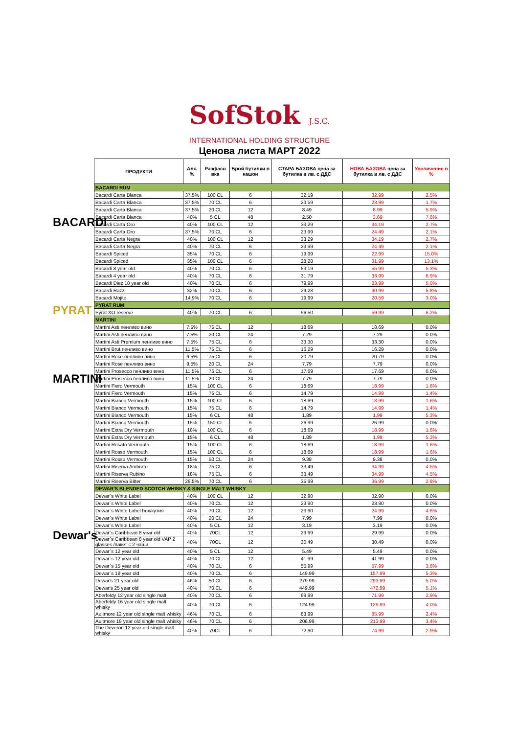SofStok J.S.C.
INTERNATIONAL HOLDING STRUCTURE
Ценова листа МАРТ 2022
BACARDI
PYRAT
MARTINI
Dewar's
| ПРОДУКТИ | Алк. % | Разфасо вка | Брой бутилки в кашон | СТАРА БАЗОВА цена за бутилка в лв. с ДДС | НОВА БАЗОВА цена за бутилка в лв. с ДДС | Увеличение в % |
| --- | --- | --- | --- | --- | --- | --- |
| BACARDI RUM | | | | | | |
| Bacardi Carta Blanca | 37.5% | 100 CL | 6 | 32.19 | 32.99 | 2.5% |
| Bacardi Carta Blanca | 37.5% | 70 CL | 6 | 23.59 | 23.99 | 1.7% |
| Bacardi Carta Blanca | 37.5% | 20 CL | 12 | 8.49 | 8.99 | 5.9% |
| Bacardi Carta Blanca | 40% | 5 CL | 48 | 2.50 | 2.69 | 7.6% |
| Bacardi Carta Oro | 40% | 100 CL | 12 | 33.29 | 34.19 | 2.7% |
| Bacardi Carta Oro | 37.5% | 70 CL | 6 | 23.99 | 24.49 | 2.1% |
| Bacardi Carta Negra | 40% | 100 CL | 12 | 33.29 | 34.19 | 2.7% |
| Bacardi Carta Negra | 40% | 70 CL | 6 | 23.99 | 24.49 | 2.1% |
| Bacardi Spiced | 35% | 70 CL | 6 | 19.99 | 22.99 | 15.0% |
| Bacardi Spiced | 35% | 100 CL | 6 | 28.28 | 31.99 | 13.1% |
| Bacardi 8 year old | 40% | 70 CL | 6 | 53.19 | 55.99 | 5.3% |
| Bacardi 4 year old | 40% | 70 CL | 6 | 31.79 | 33.99 | 6.9% |
| Bacardi Diez 10 year old | 40% | 70 CL | 6 | 79.99 | 83.99 | 5.0% |
| Bacardi Razz | 32% | 70 CL | 6 | 29.28 | 30.99 | 5.8% |
| Bacardi Mojito | 14.9% | 70 CL | 6 | 19.99 | 20.59 | 3.0% |
| PYRAT RUM | | | | | | |
| Pyrat XO reserve | 40% | 70 CL | 6 | 56.50 | 59.99 | 6.2% |
| MARTINI | | | | | | |
| Martini Asti пенливо вино | 7.5% | 75 CL | 12 | 18.69 | 18.69 | 0.0% |
| Martini Asti пенливо вино | 7.5% | 20 CL | 24 | 7.29 | 7.29 | 0.0% |
| Martini Asti Premium пенливо вино | 7.5% | 75 CL | 6 | 33.30 | 33.30 | 0.0% |
| Martini Brut пенливо вино | 11.5% | 75 CL | 6 | 16.29 | 16.29 | 0.0% |
| Martini Rose пенливо вино | 9.5% | 75 CL | 6 | 20.79 | 20.79 | 0.0% |
| Martini Rose пенливо вино | 9.5% | 20 CL | 24 | 7.79 | 7.79 | 0.0% |
| Martini Prosecco пенливо вино | 11.5% | 75 CL | 6 | 17.69 | 17.69 | 0.0% |
| Martini Prosecco пенливо вино | 11.5% | 20 CL | 24 | 7.79 | 7.79 | 0.0% |
| Martini Fiero Vermouth | 15% | 100 CL | 6 | 18.69 | 18.99 | 1.6% |
| Martini Fiero Vermouth | 15% | 75 CL | 6 | 14.79 | 14.99 | 1.4% |
| Martini Bianco Vermouth | 15% | 100 CL | 6 | 18.69 | 18.99 | 1.6% |
| Martini Bianco Vermouth | 15% | 75 CL | 6 | 14.79 | 14.99 | 1.4% |
| Martini Bianco Vermouth | 15% | 6 CL | 48 | 1.89 | 1.99 | 5.3% |
| Martini Bianco Vermouth | 15% | 150 CL | 6 | 26.99 | 26.99 | 0.0% |
| Martini Extra Dry Vermouth | 18% | 100 CL | 6 | 18.69 | 18.99 | 1.6% |
| Martini Extra Dry Vermouth | 15% | 6 CL | 48 | 1.89 | 1.99 | 5.3% |
| Martini Rosato Vermouth | 15% | 100 CL | 6 | 18.69 | 18.99 | 1.6% |
| Martini Rosso Vermouth | 15% | 100 CL | 6 | 18.69 | 18.99 | 1.6% |
| Martini Rosso Vermouth | 15% | 50 CL | 24 | 9.38 | 9.38 | 0.0% |
| Martini Riserva Ambrato | 18% | 75 CL | 6 | 33.49 | 34.99 | 4.5% |
| Martini Riserva Rubino | 18% | 75 CL | 6 | 33.49 | 34.99 | 4.5% |
| Martini Riserva Bitter | 28.5% | 70 CL | 6 | 35.99 | 36.99 | 2.8% |
| DEWAR'S BLENDED SCOTCH WHISKY & SINGLE MALT WHISKY | | | | | | |
| Dewar`s White Label | 40% | 100 CL | 12 | 32.90 | 32.90 | 0.0% |
| Dewar`s White Label | 40% | 70 CL | 12 | 23.90 | 23.90 | 0.0% |
| Dewar`s White Label box/кутия | 40% | 70 CL | 12 | 23.90 | 24.99 | 4.6% |
| Dewar`s White Label | 40% | 20 CL | 24 | 7.99 | 7.99 | 0.0% |
| Dewar`s White Label | 40% | 5 CL | 12 | 3.19 | 3.19 | 0.0% |
| Dewar`s Caribbean 8 year old | 40% | 70CL | 12 | 29.99 | 29.99 | 0.0% |
| Dewar`s Caribbean 8 year old VAP 2 glasses /пакет с 2 чаши | 40% | 70CL | 12 | 30.49 | 30.49 | 0.0% |
| Dewar`s 12 year old | 40% | 5 CL | 12 | 5.49 | 5.49 | 0.0% |
| Dewar`s 12 year old | 40% | 70 CL | 12 | 41.99 | 41.99 | 0.0% |
| Dewar`s 15 year old | 40% | 70 CL | 6 | 55.99 | 57.99 | 3.6% |
| Dewar`s 18 year old | 40% | 70 CL | 6 | 149.99 | 157.99 | 5.3% |
| Dewar's 21 year old | 46% | 50 CL | 6 | 279.99 | 293.99 | 5.0% |
| Dewar's 25 year old | 40% | 70 CL | 6 | 449.99 | 472.99 | 5.1% |
| Aberfeldy 12 year old single malt | 40% | 70 CL | 6 | 69.99 | 71.99 | 2.9% |
| Aberfeldy 16 year old single malt whisky | 40% | 70 CL | 6 | 124.99 | 129.99 | 4.0% |
| Aultmore 12 year old single malt whisky | 46% | 70 CL | 6 | 83.99 | 85.99 | 2.4% |
| Aultmore 18 year old single malt whisky | 46% | 70 CL | 6 | 206.99 | 213.99 | 3.4% |
| The Deveron 12 year old single malt whisky | 40% | 70CL | 6 | 72.90 | 74.99 | 2.9% |